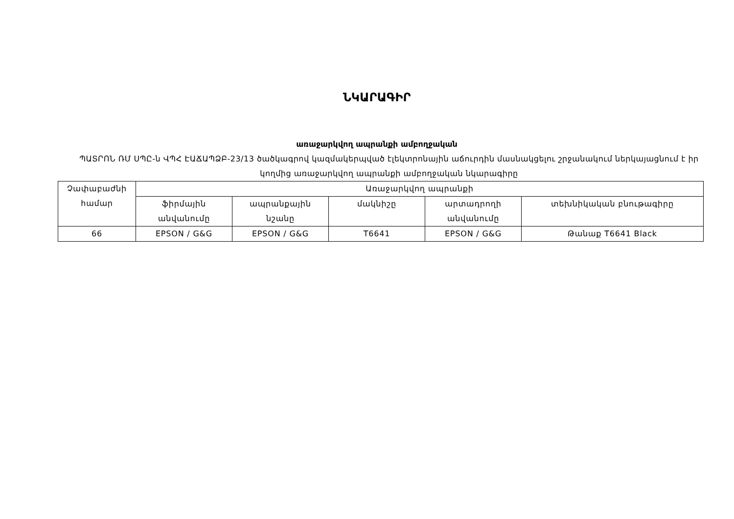ՆԿԱՐԱԳԻՐ
առաջարկվող ապրանքի ամբողջական
ՊԱՏՐՈՆ ՌՄ ՍՊԸ-ն ՎՊՀ ԷԱՃԱՊՁԲ-23/13 ծածկագրով կազմակերպված էլեկտրոնային աճուրդին մասնակցելու շրջանակում ներկայացնում է իր կողմից առաջարկվող ապրանքի ամբողջական նկարագիրը
| Չափաբաժնի համար | Առաջարկվող ապրանքի | | | | |
| --- | --- | --- | --- | --- | --- |
| | ֆիրմային անվանումը | ապրանքային նշանը | մակնիշը | արտադրողի անվանումը | տեխնիկական բնութագիրը |
| 66 | EPSON / G&G | EPSON / G&G | T6641 | EPSON / G&G | Թանաք T6641 Black |